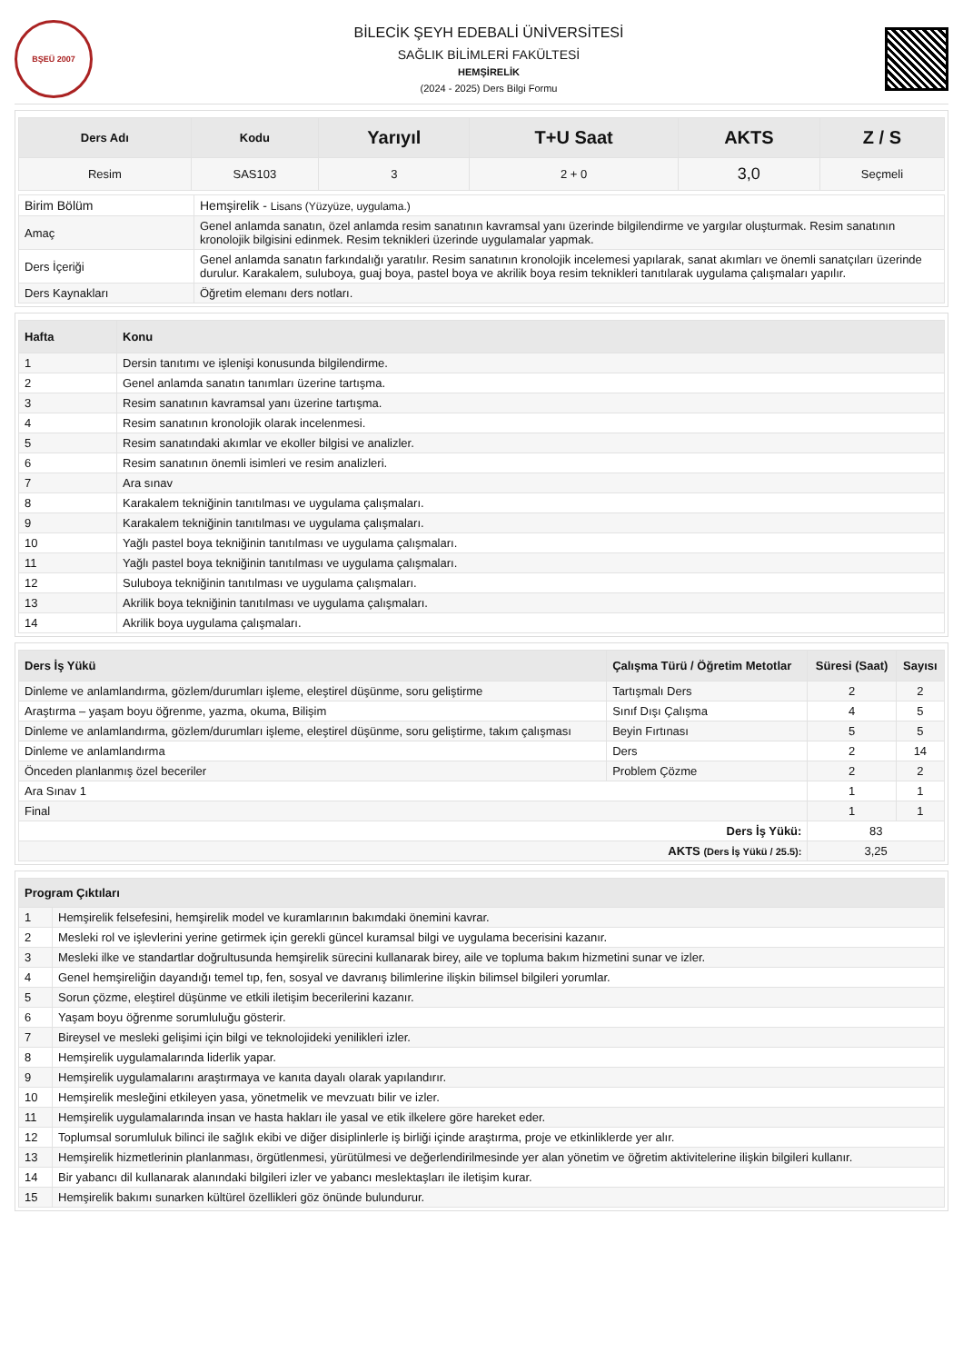BŞEÜ 2007
BİLECİK ŞEYH EDEBALİ ÜNİVERSİTESİ
SAĞLIK BİLİMLERİ FAKÜLTESİ
HEMŞİRELİK
(2024 - 2025) Ders Bilgi Formu
| Ders Adı | Kodu | Yarıyıl | T+U Saat | AKTS | Z / S |
| --- | --- | --- | --- | --- | --- |
| Resim | SAS103 | 3 | 2 + 0 | 3,0 | Seçmeli |
| Birim Bölüm | Hemşirelik - Lisans (Yüzyüze, uygulama.) |
| Amaç | Genel anlamda sanatın, özel anlamda resim sanatının kavramsal yanı üzerinde bilgilendirme ve yargılar oluşturmak. Resim sanatının kronolojik bilgisini edinmek. Resim teknikleri üzerinde uygulamalar yapmak. |
| Ders İçeriği | Genel anlamda sanatın farkındalığı yaratılır. Resim sanatının kronolojik incelemesi yapılarak, sanat akımları ve önemli sanatçıları üzerinde durulur. Karakalem, suluboya, guaj boya, pastel boya ve akrilik boya resim teknikleri tanıtılarak uygulama çalışmaları yapılır. |
| Ders Kaynakları | Öğretim elemanı ders notları. |
| Hafta | Konu |
| --- | --- |
| 1 | Dersin tanıtımı ve işlenişi konusunda bilgilendirme. |
| 2 | Genel anlamda sanatın tanımları üzerine tartışma. |
| 3 | Resim sanatının kavramsal yanı üzerine tartışma. |
| 4 | Resim sanatının kronolojik olarak incelenmesi. |
| 5 | Resim sanatındaki akımlar ve ekoller bilgisi ve analizler. |
| 6 | Resim sanatının önemli isimleri ve resim analizleri. |
| 7 | Ara sınav |
| 8 | Karakalem tekniğinin tanıtılması ve uygulama çalışmaları. |
| 9 | Karakalem tekniğinin tanıtılması ve uygulama çalışmaları. |
| 10 | Yağlı pastel boya tekniğinin tanıtılması ve uygulama çalışmaları. |
| 11 | Yağlı pastel boya tekniğinin tanıtılması ve uygulama çalışmaları. |
| 12 | Suluboya tekniğinin tanıtılması ve uygulama çalışmaları. |
| 13 | Akrilik boya tekniğinin tanıtılması ve uygulama çalışmaları. |
| 14 | Akrilik boya uygulama çalışmaları. |
| Ders İş Yükü | Çalışma Türü / Öğretim Metotlar | Süresi (Saat) | Sayısı |
| --- | --- | --- | --- |
| Dinleme ve anlamlandırma, gözlem/durumları işleme, eleştirel düşünme, soru geliştirme | Tartışmalı Ders | 2 | 2 |
| Araştırma – yaşam boyu öğrenme, yazma, okuma, Bilişim | Sınıf Dışı Çalışma | 4 | 5 |
| Dinleme ve anlamlandırma, gözlem/durumları işleme, eleştirel düşünme, soru geliştirme, takım çalışması | Beyin Fırtınası | 5 | 5 |
| Dinleme ve anlamlandırma | Ders | 2 | 14 |
| Önceden planlanmış özel beceriler | Problem Çözme | 2 | 2 |
| Ara Sınav 1 | | 1 | 1 |
| Final | | 1 | 1 |
| Ders İş Yükü: | | 83 | |
| AKTS (Ders İş Yükü / 25.5): | | 3,25 | |
| Program Çıktıları | |
| --- | --- |
| 1 | Hemşirelik felsefesini, hemşirelik model ve kuramlarının bakımdaki önemini kavrar. |
| 2 | Mesleki rol ve işlevlerini yerine getirmek için gerekli güncel kuramsal bilgi ve uygulama becerisini kazanır. |
| 3 | Mesleki ilke ve standartlar doğrultusunda hemşirelik sürecini kullanarak birey, aile ve topluma bakım hizmetini sunar ve izler. |
| 4 | Genel hemşireliğin dayandığı temel tıp, fen, sosyal ve davranış bilimlerine ilişkin bilimsel bilgileri yorumlar. |
| 5 | Sorun çözme, eleştirel düşünme ve etkili iletişim becerilerini kazanır. |
| 6 | Yaşam boyu öğrenme sorumluluğu gösterir. |
| 7 | Bireysel ve mesleki gelişimi için bilgi ve teknolojideki yenilikleri izler. |
| 8 | Hemşirelik uygulamalarında liderlik yapar. |
| 9 | Hemşirelik uygulamalarını araştırmaya ve kanıta dayalı olarak yapılandırır. |
| 10 | Hemşirelik mesleğini etkileyen yasa, yönetmelik ve mevzuatı bilir ve izler. |
| 11 | Hemşirelik uygulamalarında insan ve hasta hakları ile yasal ve etik ilkelere göre hareket eder. |
| 12 | Toplumsal sorumluluk bilinci ile sağlık ekibi ve diğer disiplinlerle iş birliği içinde araştırma, proje ve etkinliklerde yer alır. |
| 13 | Hemşirelik hizmetlerinin planlanması, örgütlenmesi, yürütülmesi ve değerlendirilmesinde yer alan yönetim ve öğretim aktivitelerine ilişkin bilgileri kullanır. |
| 14 | Bir yabancı dil kullanarak alanındaki bilgileri izler ve yabancı meslektaşları ile iletişim kurar. |
| 15 | Hemşirelik bakımı sunarken kültürel özellikleri göz önünde bulundurur. |